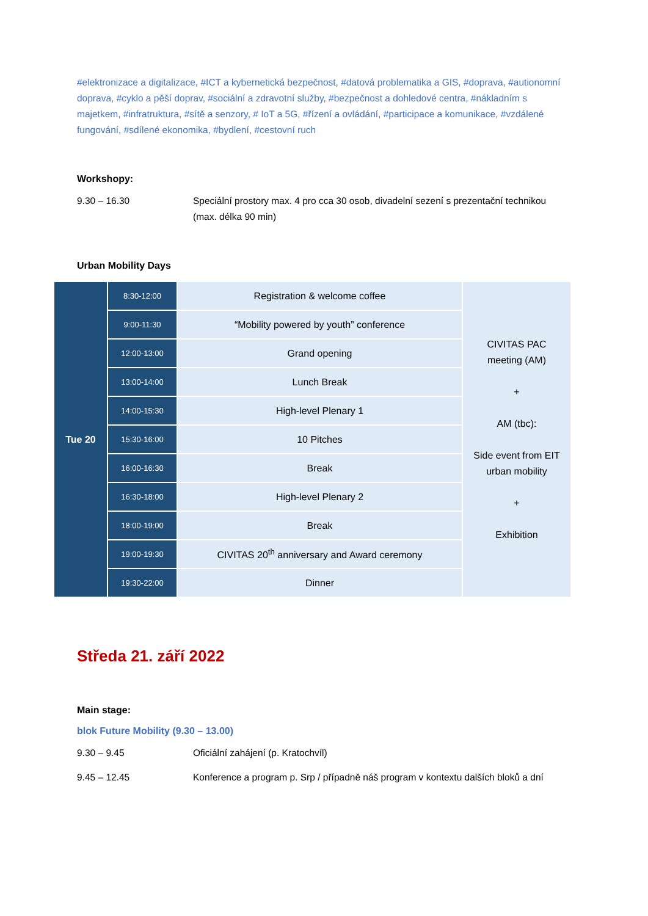#elektronizace a digitalizace, #ICT a kybernetická bezpečnost, #datová problematika a GIS, #doprava, #autionomní doprava, #cyklo a pěší doprav, #sociální a zdravotní služby, #bezpečnost a dohledové centra, #nákladním s majetkem, #infratruktura, #sítě a senzory, # IoT a 5G, #řízení a ovládání, #participace a komunikace, #vzdálené fungování, #sdílené ekonomika, #bydlení, #cestovní ruch
Workshopy:
9.30 – 16.30 Speciální prostory max. 4 pro cca 30 osob, divadelní sezení s prezentační technikou (max. délka 90 min)
Urban Mobility Days
| Tue 20 | 8:30-12:00 | Registration & welcome coffee | CIVITAS PAC meeting (AM) + AM (tbc): Side event from EIT urban mobility + Exhibition |
| | 9:00-11:30 | “Mobility powered by youth” conference | |
| | 12:00-13:00 | Grand opening | |
| | 13:00-14:00 | Lunch Break | |
| | 14:00-15:30 | High-level Plenary 1 | |
| | 15:30-16:00 | 10 Pitches | |
| | 16:00-16:30 | Break | |
| | 16:30-18:00 | High-level Plenary 2 | |
| | 18:00-19:00 | Break | |
| | 19:00-19:30 | CIVITAS 20<sup>th</sup> anniversary and Award ceremony | |
| | 19:30-22:00 | Dinner | |
Středa 21. září 2022
Main stage:
blok Future Mobility (9.30 – 13.00)
9.30 – 9.45 Oficiální zahájení (p. Kratochvíl)
9.45 – 12.45 Konference a program p. Srp / případně náš program v kontextu dalších bloků a dní